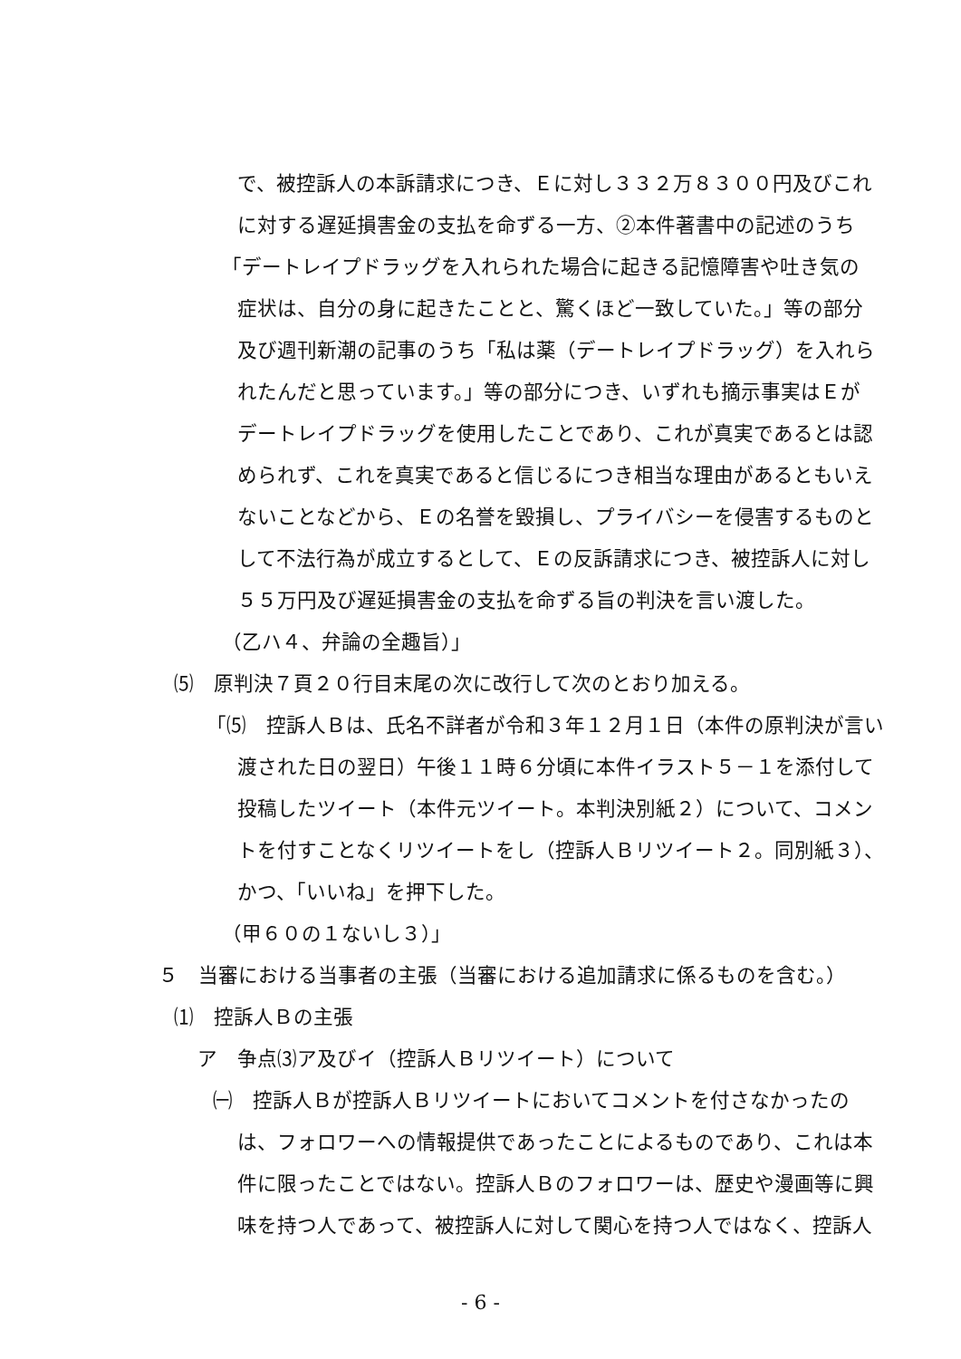で、被控訴人の本訴請求につき、Ｅに対し３３２万８３００円及びこれ
に対する遅延損害金の支払を命ずる一方、②本件著書中の記述のうち
「デートレイプドラッグを入れられた場合に起きる記憶障害や吐き気の
症状は、自分の身に起きたことと、驚くほど一致していた。」等の部分
及び週刊新潮の記事のうち「私は薬（デートレイプドラッグ）を入れら
れたんだと思っています。」等の部分につき、いずれも摘示事実はＥが
デートレイプドラッグを使用したことであり、これが真実であるとは認
められず、これを真実であると信じるにつき相当な理由があるともいえ
ないことなどから、Ｅの名誉を毀損し、プライバシーを侵害するものと
して不法行為が成立するとして、Ｅの反訴請求につき、被控訴人に対し
５５万円及び遅延損害金の支払を命ずる旨の判決を言い渡した。
（乙ハ４、弁論の全趣旨）」
⑸　原判決７頁２０行目末尾の次に改行して次のとおり加える。
「⑸　控訴人Ｂは、氏名不詳者が令和３年１２月１日（本件の原判決が言い
渡された日の翌日）午後１１時６分頃に本件イラスト５－１を添付して
投稿したツイート（本件元ツイート。本判決別紙２）について、コメン
トを付すことなくリツイートをし（控訴人Ｂリツイート２。同別紙３）、
かつ、「いいね」を押下した。
（甲６０の１ないし３）」
５　当審における当事者の主張（当審における追加請求に係るものを含む。）
⑴　控訴人Ｂの主張
ア　争点⑶ア及びイ（控訴人Ｂリツイート）について
㈠　控訴人Ｂが控訴人Ｂリツイートにおいてコメントを付さなかったの
は、フォロワーへの情報提供であったことによるものであり、これは本
件に限ったことではない。控訴人Ｂのフォロワーは、歴史や漫画等に興
味を持つ人であって、被控訴人に対して関心を持つ人ではなく、控訴人
- 6 -